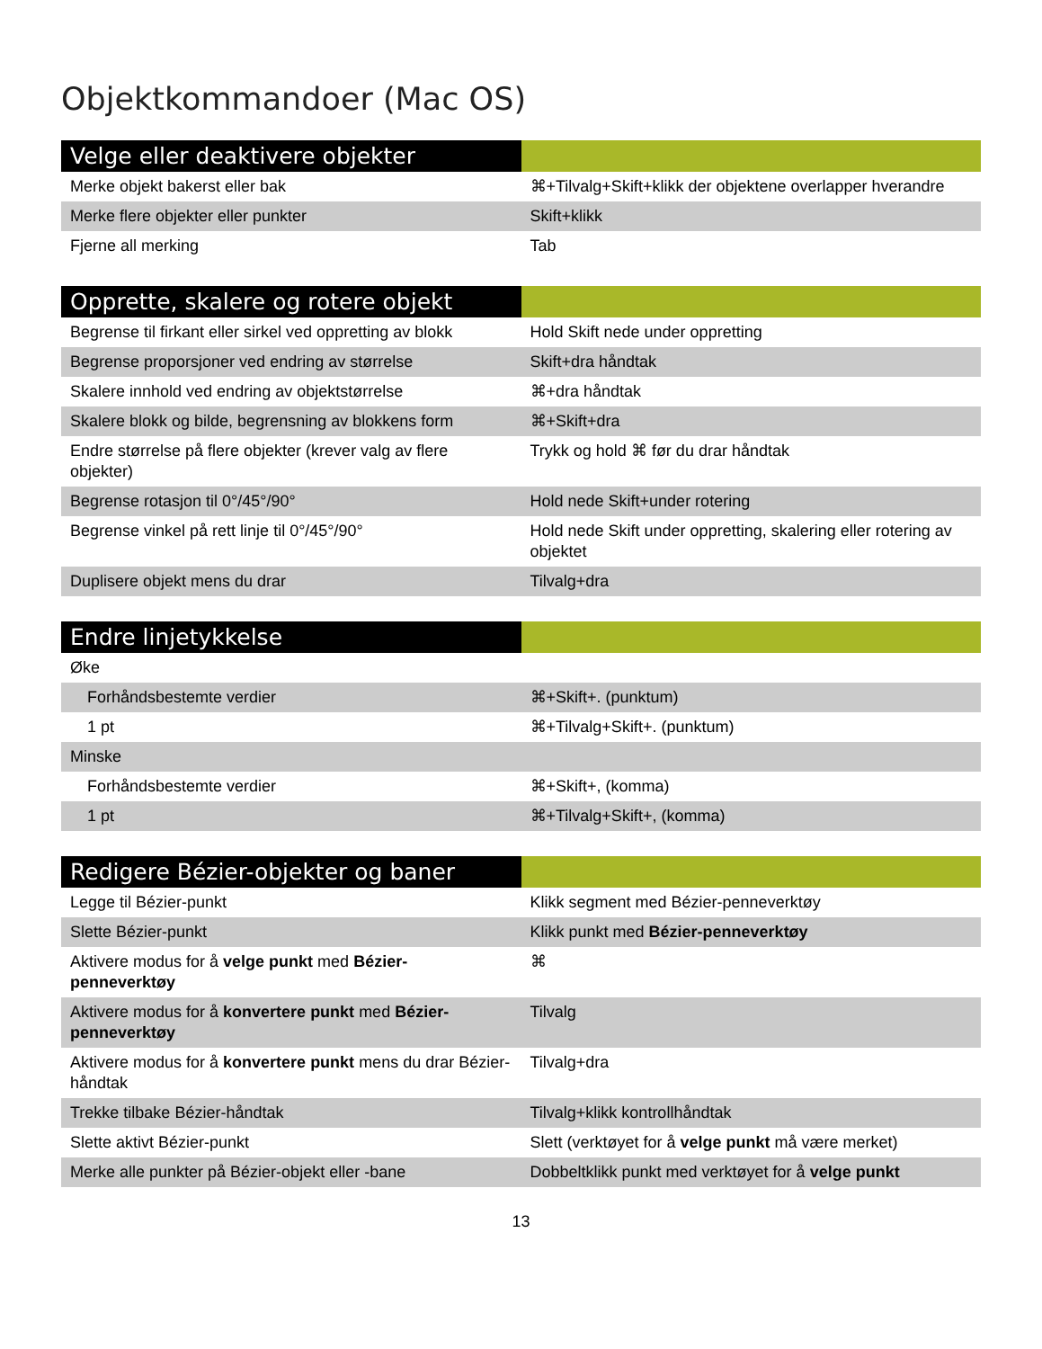Objektkommandoer (Mac OS)
| Velge eller deaktivere objekter | |
| --- | --- |
| Merke objekt bakerst eller bak | ⌘+Tilvalg+Skift+klikk der objektene overlapper hverandre |
| Merke flere objekter eller punkter | Skift+klikk |
| Fjerne all merking | Tab |
| Opprette, skalere og rotere objekt | |
| --- | --- |
| Begrense til firkant eller sirkel ved oppretting av blokk | Hold Skift nede under oppretting |
| Begrense proporsjoner ved endring av størrelse | Skift+dra håndtak |
| Skalere innhold ved endring av objektstørrelse | ⌘+dra håndtak |
| Skalere blokk og bilde, begrensning av blokkens form | ⌘+Skift+dra |
| Endre størrelse på flere objekter (krever valg av flere objekter) | Trykk og hold ⌘ før du drar håndtak |
| Begrense rotasjon til 0°/45°/90° | Hold nede Skift+under rotering |
| Begrense vinkel på rett linje til 0°/45°/90° | Hold nede Skift under oppretting, skalering eller rotering av objektet |
| Duplisere objekt mens du drar | Tilvalg+dra |
| Endre linjetykkelse | |
| --- | --- |
| Øke | |
| Forhåndsbestemte verdier | ⌘+Skift+. (punktum) |
| 1 pt | ⌘+Tilvalg+Skift+. (punktum) |
| Minske | |
| Forhåndsbestemte verdier | ⌘+Skift+, (komma) |
| 1 pt | ⌘+Tilvalg+Skift+, (komma) |
| Redigere Bézier-objekter og baner | |
| --- | --- |
| Legge til Bézier-punkt | Klikk segment med Bézier-penneverktøy |
| Slette Bézier-punkt | Klikk punkt med Bézier-penneverktøy |
| Aktivere modus for å velge punkt med Bézier-penneverktøy | ⌘ |
| Aktivere modus for å konvertere punkt med Bézier-penneverktøy | Tilvalg |
| Aktivere modus for å konvertere punkt mens du drar Bézier-håndtak | Tilvalg+dra |
| Trekke tilbake Bézier-håndtak | Tilvalg+klikk kontrollhåndtak |
| Slette aktivt Bézier-punkt | Slett (verktøyet for å velge punkt må være merket) |
| Merke alle punkter på Bézier-objekt eller -bane | Dobbeltklikk punkt med verktøyet for å velge punkt |
13